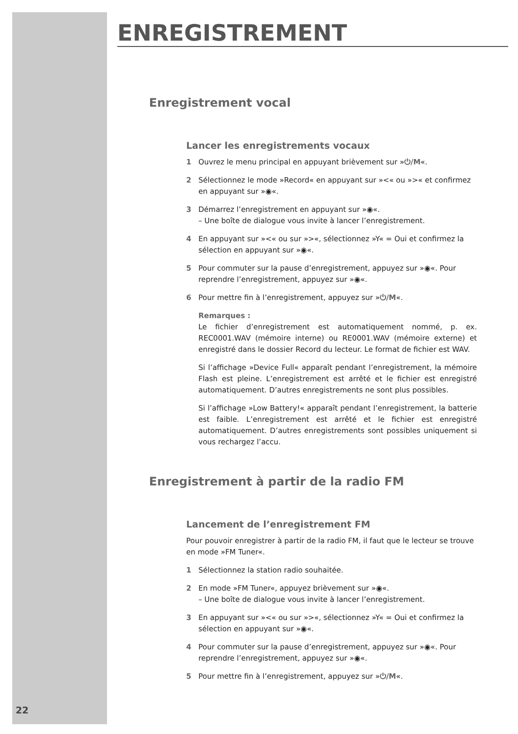ENREGISTREMENT
Enregistrement vocal
Lancer les enregistrements vocaux
1 Ouvrez le menu principal en appuyant brièvement sur »⏻/M«.
2 Sélectionnez le mode »Record« en appuyant sur »<« ou »>« et confirmez en appuyant sur »◉«.
3 Démarrez l’enregistrement en appuyant sur »◉«.
– Une boîte de dialogue vous invite à lancer l’enregistrement.
4 En appuyant sur »<« ou sur »>«, sélectionnez »Y« = Oui et confirmez la sélection en appuyant sur »◉«.
5 Pour commuter sur la pause d’enregistrement, appuyez sur »◉«. Pour reprendre l’enregistrement, appuyez sur »◉«.
6 Pour mettre fin à l’enregistrement, appuyez sur »⏻/M«.
Remarques :
Le fichier d’enregistrement est automatiquement nommé, p. ex. REC0001.WAV (mémoire interne) ou RE0001.WAV (mémoire externe) et enregistré dans le dossier Record du lecteur. Le format de fichier est WAV.
Si l’affichage »Device Full« apparaît pendant l’enregistrement, la mémoire Flash est pleine. L’enregistrement est arrêté et le fichier est enregistré automatiquement. D’autres enregistrements ne sont plus possibles.
Si l’affichage »Low Battery!« apparaît pendant l’enregistrement, la batterie est faible. L’enregistrement est arrêté et le fichier est enregistré automatiquement. D’autres enregistrements sont possibles uniquement si vous rechargez l’accu.
Enregistrement à partir de la radio FM
Lancement de l’enregistrement FM
Pour pouvoir enregistrer à partir de la radio FM, il faut que le lecteur se trouve en mode »FM Tuner«.
1 Sélectionnez la station radio souhaitée.
2 En mode »FM Tuner«, appuyez brièvement sur »◉«.
– Une boîte de dialogue vous invite à lancer l’enregistrement.
3 En appuyant sur »<« ou sur »>«, sélectionnez »Y« = Oui et confirmez la sélection en appuyant sur »◉«.
4 Pour commuter sur la pause d’enregistrement, appuyez sur »◉«. Pour reprendre l’enregistrement, appuyez sur »◉«.
5 Pour mettre fin à l’enregistrement, appuyez sur »⏻/M«.
22